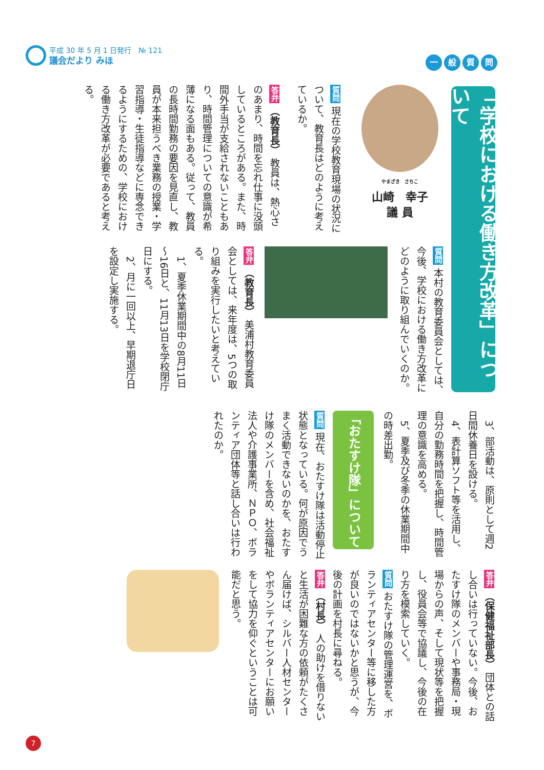平成 30 年 5 月 1 日発行　№ 121
議会だより みほ
一般質問
「学校における働き方改革」について
やまざき　さちこ
山崎　幸子
議 員
質問 現在の学校教育現場の状況について、教育長はどのように考えているか。
答弁 （教育長） 教員は、熱心さのあまり、時間を忘れ仕事に没頭しているところがある。また、時間外手当が支給されないこともあり、時間管理についての意識が希薄になる面もある。従って、教員の長時間勤務の要因を見直し、教員が本来担うべき業務の授業・学習指導・生徒指導などに専念できるようにするための、学校における働き方改革が必要であると考える。
質問 本村の教育委員会としては、今後、学校における働き方改革にどのように取り組んでいくのか。
答弁 （教育長） 美浦村教育委員会としては、来年度は、5つの取り組みを実行したいと考えている。
　1、夏季休業期間中の8月11日～16日と、11月13日を学校閉庁日にする。
　2、月に一回以上、早期退庁日を設定し実施する。
　3、部活動は、原則として週2日間休養日を設ける。
　4、表計算ソフト等を活用し、自分の勤務時間を把握し、時間管理の意識を高める。
　5、夏季及び冬季の休業期間中の時差出勤。
「おたすけ隊」について
質問 現在、おたすけ隊は活動停止状態となっている。何が原因でうまく活動できないのかを、おたすけ隊のメンバーを含め、社会福祉法人や介護事業所、ＮＰＯ、ボランティア団体等と話し合いは行われたのか。
答弁 （保健福祉部長） 団体との話し合いは行っていない。今後、おたすけ隊のメンバーや事務局・現場からの声、そして現状等を把握し、役員会等で協議し、今後の在り方を模索していく。
質問 おたすけ隊の管理運営を、ボランティアセンター等に移した方が良いのではないかと思うが、今後の計画を村長に尋ねる。
答弁 （村長） 人の助けを借りないと生活が困難な方の依頼がたくさん届けば、シルバー人材センターやボランティアセンターにお願いをして協力を仰ぐということは可能だと思う。
7